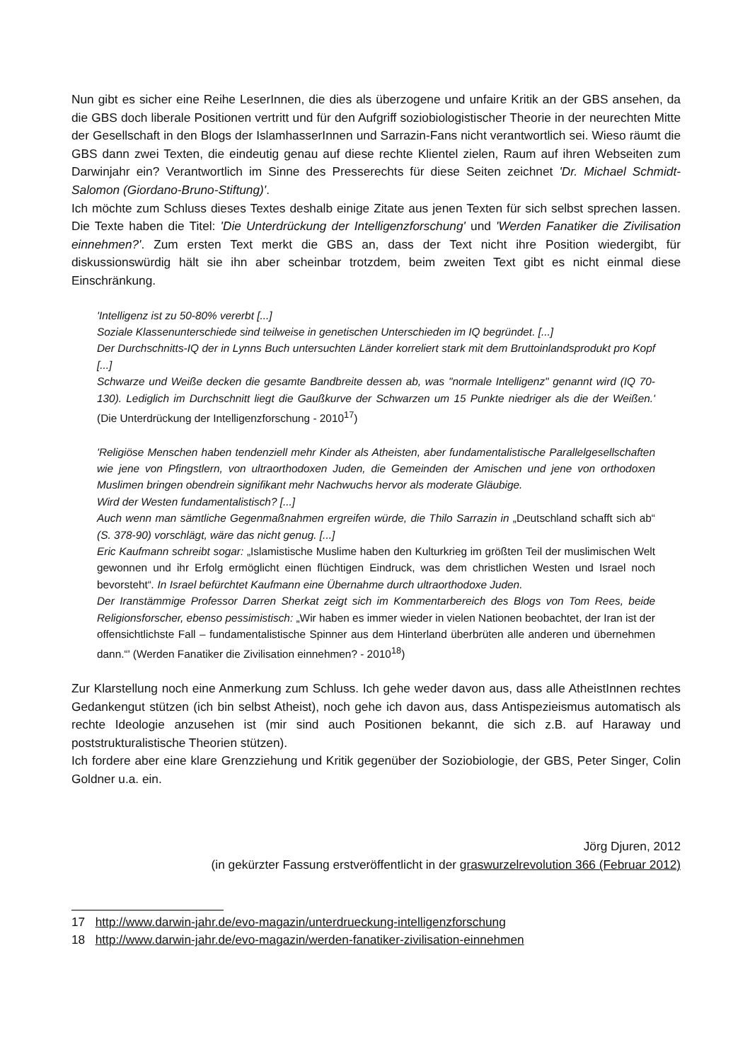Nun gibt es sicher eine Reihe LeserInnen, die dies als überzogene und unfaire Kritik an der GBS ansehen, da die GBS doch liberale Positionen vertritt und für den Aufgriff soziobiologistischer Theorie in der neurechten Mitte der Gesellschaft in den Blogs der IslamhasserInnen und Sarrazin-Fans nicht verantwortlich sei. Wieso räumt die GBS dann zwei Texten, die eindeutig genau auf diese rechte Klientel zielen, Raum auf ihren Webseiten zum Darwinjahr ein? Verantwortlich im Sinne des Presserechts für diese Seiten zeichnet 'Dr. Michael Schmidt-Salomon (Giordano-Bruno-Stiftung)'.
Ich möchte zum Schluss dieses Textes deshalb einige Zitate aus jenen Texten für sich selbst sprechen lassen. Die Texte haben die Titel: 'Die Unterdrückung der Intelligenzforschung' und 'Werden Fanatiker die Zivilisation einnehmen?'. Zum ersten Text merkt die GBS an, dass der Text nicht ihre Position wiedergibt, für diskussionswürdig hält sie ihn aber scheinbar trotzdem, beim zweiten Text gibt es nicht einmal diese Einschränkung.
'Intelligenz ist zu 50-80% vererbt [...]
Soziale Klassenunterschiede sind teilweise in genetischen Unterschieden im IQ begründet. [...]
Der Durchschnitts-IQ der in Lynns Buch untersuchten Länder korreliert stark mit dem Bruttoinlandsprodukt pro Kopf [...]
Schwarze und Weiße decken die gesamte Bandbreite dessen ab, was "normale Intelligenz" genannt wird (IQ 70-130). Lediglich im Durchschnitt liegt die Gaußkurve der Schwarzen um 15 Punkte niedriger als die der Weißen.' (Die Unterdrückung der Intelligenzforschung - 2010<sup>17</sup>)
'Religiöse Menschen haben tendenziell mehr Kinder als Atheisten, aber fundamentalistische Parallelgesellschaften wie jene von Pfingstlern, von ultraorthodoxen Juden, die Gemeinden der Amischen und jene von orthodoxen Muslimen bringen obendrein signifikant mehr Nachwuchs hervor als moderate Gläubige.
Wird der Westen fundamentalistisch? [...]
Auch wenn man sämtliche Gegenmaßnahmen ergreifen würde, die Thilo Sarrazin in „Deutschland schafft sich ab“ (S. 378-90) vorschlägt, wäre das nicht genug. [...]
Eric Kaufmann schreibt sogar: „Islamistische Muslime haben den Kulturkrieg im größten Teil der muslimischen Welt gewonnen und ihr Erfolg ermöglicht einen flüchtigen Eindruck, was dem christlichen Westen und Israel noch bevorsteht“. In Israel befürchtet Kaufmann eine Übernahme durch ultraorthodoxe Juden.
Der Iranstämmige Professor Darren Sherkat zeigt sich im Kommentarbereich des Blogs von Tom Rees, beide Religionsforscher, ebenso pessimistisch: „Wir haben es immer wieder in vielen Nationen beobachtet, der Iran ist der offensichtlichste Fall – fundamentalistische Spinner aus dem Hinterland überbrüten alle anderen und übernehmen dann.“' (Werden Fanatiker die Zivilisation einnehmen? - 2010<sup>18</sup>)
Zur Klarstellung noch eine Anmerkung zum Schluss. Ich gehe weder davon aus, dass alle AtheistInnen rechtes Gedankengut stützen (ich bin selbst Atheist), noch gehe ich davon aus, dass Antispezieismus automatisch als rechte Ideologie anzusehen ist (mir sind auch Positionen bekannt, die sich z.B. auf Haraway und poststrukturalistische Theorien stützen).
Ich fordere aber eine klare Grenzziehung und Kritik gegenüber der Soziobiologie, der GBS, Peter Singer, Colin Goldner u.a. ein.
Jörg Djuren, 2012
(in gekürzter Fassung erstveröffentlicht in der graswurzelrevolution 366 (Februar 2012)
17 http://www.darwin-jahr.de/evo-magazin/unterdrueckung-intelligenzforschung
18 http://www.darwin-jahr.de/evo-magazin/werden-fanatiker-zivilisation-einnehmen